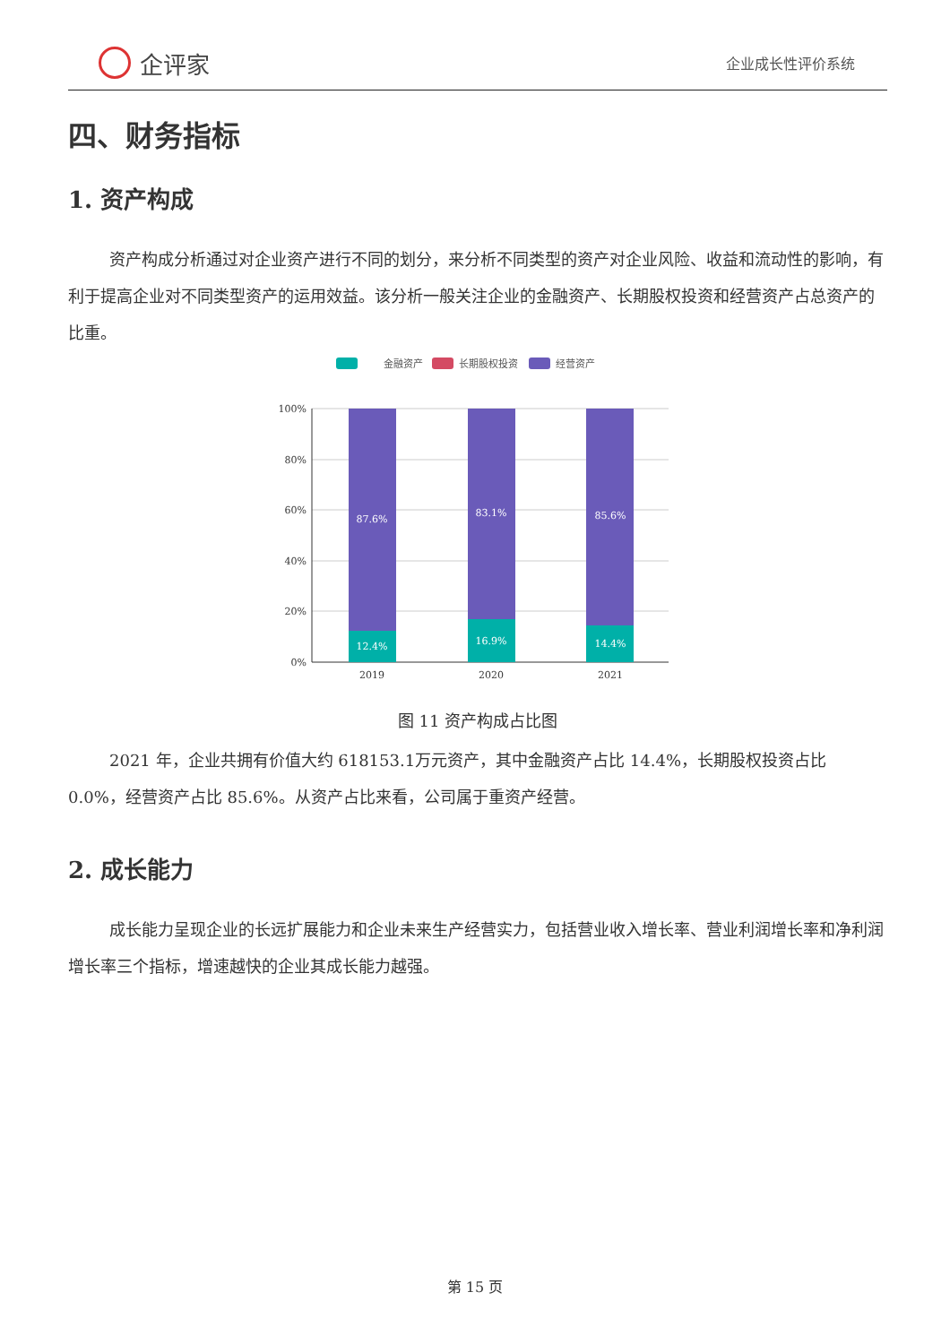企评家
企业成长性评价系统
四、财务指标
1. 资产构成
资产构成分析通过对企业资产进行不同的划分，来分析不同类型的资产对企业风险、收益和流动性的影响，有利于提高企业对不同类型资产的运用效益。该分析一般关注企业的金融资产、长期股权投资和经营资产占总资产的比重。
金融资产
长期股权投资
经营资产
100%
80%
60%
40%
20%
0%
87.6%
83.1%
85.6%
12.4%
16.9%
14.4%
2019
2020
2021
图 11 资产构成占比图
2021 年，企业共拥有价值大约 618153.1万元资产，其中金融资产占比 14.4%，长期股权投资占比 0.0%，经营资产占比 85.6%。从资产占比来看，公司属于重资产经营。
2. 成长能力
成长能力呈现企业的长远扩展能力和企业未来生产经营实力，包括营业收入增长率、营业利润增长率和净利润增长率三个指标，增速越快的企业其成长能力越强。
第 15 页